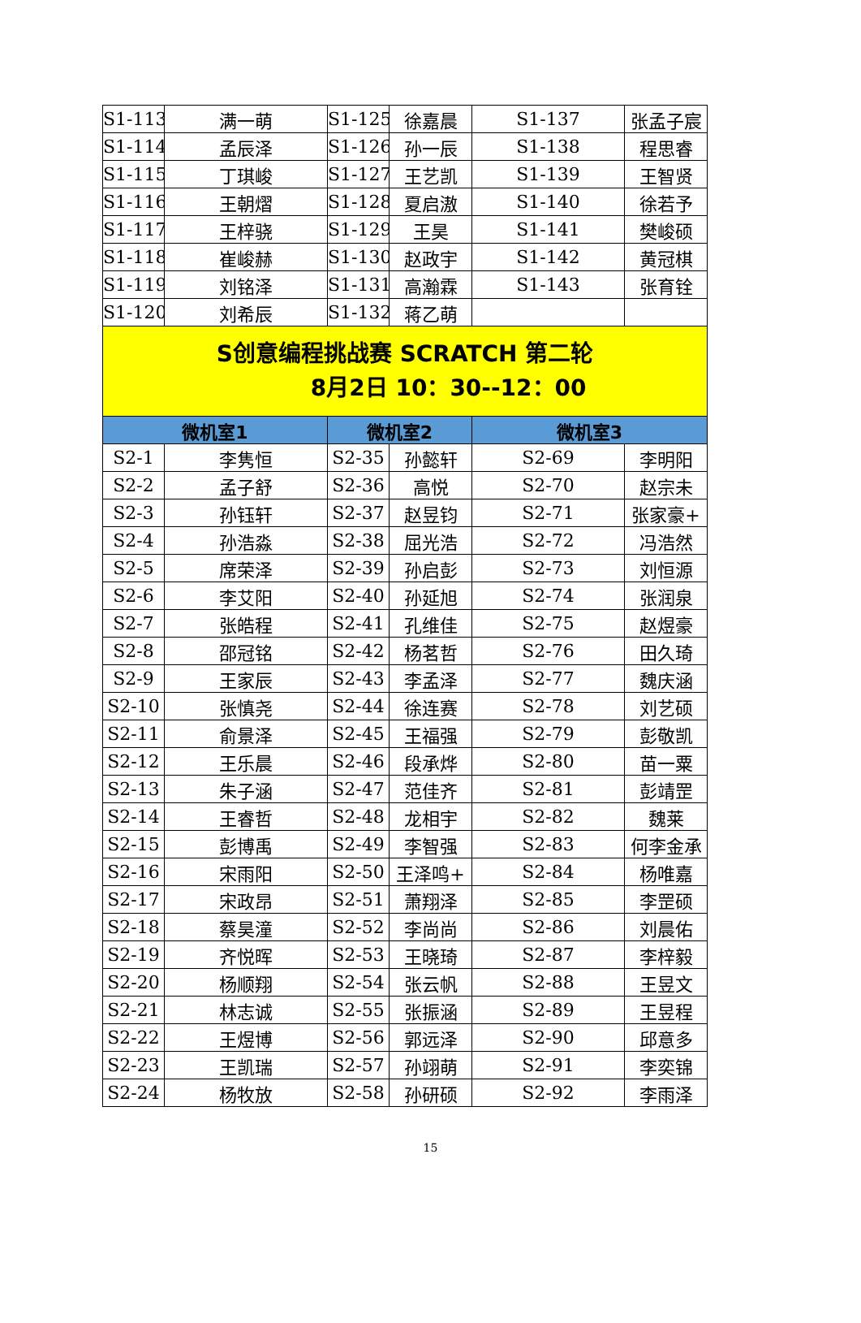| S1-113 | 满一萌 | S1-125 | 徐嘉晨 | S1-137 | 张孟子宸 |
| S1-114 | 孟辰泽 | S1-126 | 孙一辰 | S1-138 | 程思睿 |
| S1-115 | 丁琪峻 | S1-127 | 王艺凯 | S1-139 | 王智贤 |
| S1-116 | 王朝熠 | S1-128 | 夏启滶 | S1-140 | 徐若予 |
| S1-117 | 王梓骁 | S1-129 | 王昊 | S1-141 | 樊峻硕 |
| S1-118 | 崔峻赫 | S1-130 | 赵政宇 | S1-142 | 黄冠棋 |
| S1-119 | 刘铭泽 | S1-131 | 高瀚霖 | S1-143 | 张育铨 |
| S1-120 | 刘希辰 | S1-132 | 蒋乙萌 | | |
| S创意编程挑战赛 SCRATCH 第二轮 8月2日 10：30--12：00 | | | | | |
| 微机室1 | | 微机室2 | | 微机室3 | |
| S2-1 | 李隽恒 | S2-35 | 孙懿轩 | S2-69 | 李明阳 |
| S2-2 | 孟子舒 | S2-36 | 高悦 | S2-70 | 赵宗未 |
| S2-3 | 孙钰轩 | S2-37 | 赵昱钧 | S2-71 | 张家豪+ |
| S2-4 | 孙浩淼 | S2-38 | 屈光浩 | S2-72 | 冯浩然 |
| S2-5 | 席荣泽 | S2-39 | 孙启彭 | S2-73 | 刘恒源 |
| S2-6 | 李艾阳 | S2-40 | 孙延旭 | S2-74 | 张润泉 |
| S2-7 | 张皓程 | S2-41 | 孔维佳 | S2-75 | 赵煜豪 |
| S2-8 | 邵冠铭 | S2-42 | 杨茗哲 | S2-76 | 田久琦 |
| S2-9 | 王家辰 | S2-43 | 李孟泽 | S2-77 | 魏庆涵 |
| S2-10 | 张慎尧 | S2-44 | 徐连赛 | S2-78 | 刘艺硕 |
| S2-11 | 俞景泽 | S2-45 | 王福强 | S2-79 | 彭敬凯 |
| S2-12 | 王乐晨 | S2-46 | 段承烨 | S2-80 | 苗一粟 |
| S2-13 | 朱子涵 | S2-47 | 范佳齐 | S2-81 | 彭靖罡 |
| S2-14 | 王睿哲 | S2-48 | 龙相宇 | S2-82 | 魏莱 |
| S2-15 | 彭博禹 | S2-49 | 李智强 | S2-83 | 何李金承 |
| S2-16 | 宋雨阳 | S2-50 | 王泽鸣+ | S2-84 | 杨唯嘉 |
| S2-17 | 宋政昂 | S2-51 | 萧翔泽 | S2-85 | 李罡硕 |
| S2-18 | 蔡昊潼 | S2-52 | 李尚尚 | S2-86 | 刘晨佑 |
| S2-19 | 齐悦晖 | S2-53 | 王晓琦 | S2-87 | 李梓毅 |
| S2-20 | 杨顺翔 | S2-54 | 张云帆 | S2-88 | 王昱文 |
| S2-21 | 林志诚 | S2-55 | 张振涵 | S2-89 | 王昱程 |
| S2-22 | 王煜博 | S2-56 | 郭远泽 | S2-90 | 邱意多 |
| S2-23 | 王凯瑞 | S2-57 | 孙翊萌 | S2-91 | 李奕锦 |
| S2-24 | 杨牧放 | S2-58 | 孙研硕 | S2-92 | 李雨泽 |
15